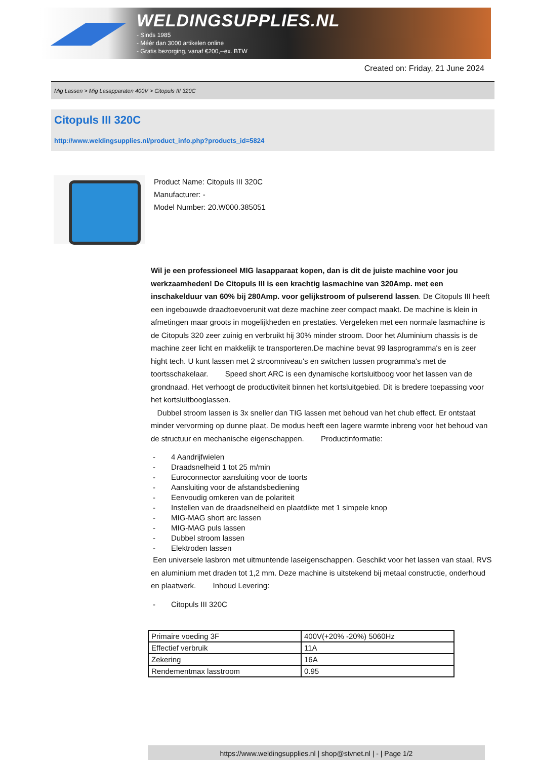WELDINGSUPPLIES.NL
- Sinds 1985
- Méér dan 3000 artikelen online
- Gratis bezorging, vanaf €200,--ex. BTW
Created on: Friday, 21 June 2024
Mig Lassen > Mig Lasapparaten 400V > Citopuls III 320C
Citopuls III 320C
http://www.weldingsupplies.nl/product_info.php?products_id=5824
Product Name: Citopuls III 320C
Manufacturer: -
Model Number: 20.W000.385051
Wil je een professioneel MIG lasapparaat kopen, dan is dit de juiste machine voor jou werkzaamheden! De Citopuls III is een krachtig lasmachine van 320Amp. met een inschakelduur van 60% bij 280Amp. voor gelijkstroom of pulserend lassen. De Citopuls III heeft een ingebouwde draadtoevoerunit wat deze machine zeer compact maakt. De machine is klein in afmetingen maar groots in mogelijkheden en prestaties. Vergeleken met een normale lasmachine is de Citopuls 320 zeer zuinig en verbruikt hij 30% minder stroom. Door het Aluminium chassis is de machine zeer licht en makkelijk te transporteren.De machine bevat 99 lasprogramma's en is zeer hight tech. U kunt lassen met 2 stroomniveau's en switchen tussen programma's met de toortsschakelaar. Speed short ARC is een dynamische kortsluitboog voor het lassen van de grondnaad. Het verhoogt de productiviteit binnen het kortsluitgebied. Dit is bredere toepassing voor het kortsluitbooglassen.
Dubbel stroom lassen is 3x sneller dan TIG lassen met behoud van het chub effect. Er ontstaat minder vervorming op dunne plaat. De modus heeft een lagere warmte inbreng voor het behoud van de structuur en mechanische eigenschappen. Productinformatie:
- 4 Aandrijfwielen
- Draadsnelheid 1 tot 25 m/min
- Euroconnector aansluiting voor de toorts
- Aansluiting voor de afstandsbediening
- Eenvoudig omkeren van de polariteit
- Instellen van de draadsnelheid en plaatdikte met 1 simpele knop
- MIG-MAG short arc lassen
- MIG-MAG puls lassen
- Dubbel stroom lassen
- Elektroden lassen
Een universele lasbron met uitmuntende laseigenschappen. Geschikt voor het lassen van staal, RVS en aluminium met draden tot 1,2 mm. Deze machine is uitstekend bij metaal constructie, onderhoud en plaatwerk. Inhoud Levering:
- Citopuls III 320C
| Primaire voeding 3F | 400V(+20% -20%) 5060Hz |
| Effectief verbruik | 11A |
| Zekering | 16A |
| Rendementmax lasstroom | 0.95 |
https://www.weldingsupplies.nl | shop@stvnet.nl | - | Page 1/2